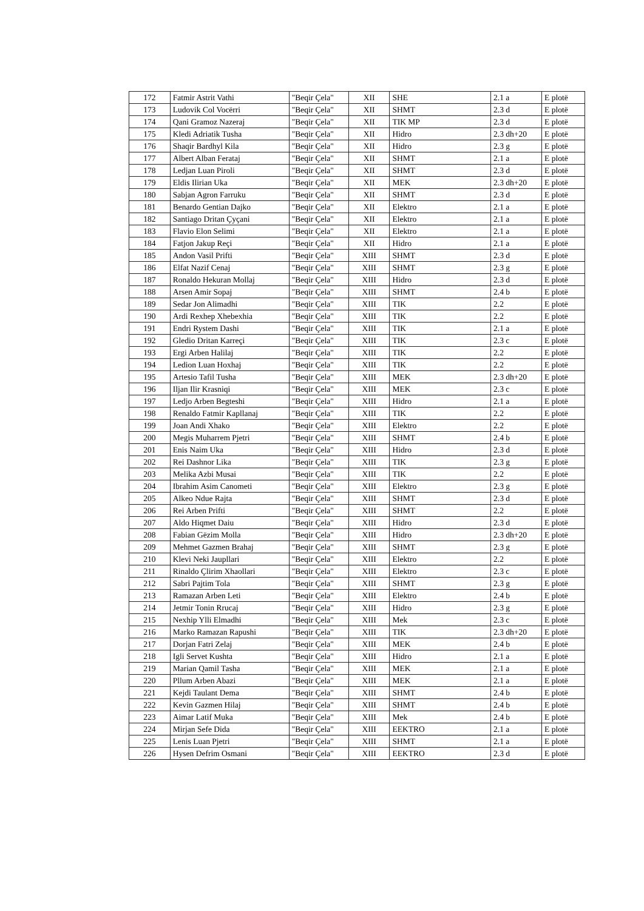| 172 | Fatmir Astrit Vathi | "Beqir Çela" | XII | SHE | 2.1 a | E plotë |
| 173 | Ludovik Col Vocërri | "Beqir Çela" | XII | SHMT | 2.3 d | E plotë |
| 174 | Qani Gramoz Nazeraj | "Beqir Çela" | XII | TIK MP | 2.3 d | E plotë |
| 175 | Kledi Adriatik Tusha | "Beqir Çela" | XII | Hidro | 2.3 dh+20 | E plotë |
| 176 | Shaqir Bardhyl Kila | "Beqir Çela" | XII | Hidro | 2.3 g | E plotë |
| 177 | Albert Alban Ferataj | "Beqir Çela" | XII | SHMT | 2.1 a | E plotë |
| 178 | Ledjan Luan Piroli | "Beqir Çela" | XII | SHMT | 2.3 d | E plotë |
| 179 | Eldis Ilirian Uka | "Beqir Çela" | XII | MEK | 2.3 dh+20 | E plotë |
| 180 | Sabjan Agron Farruku | "Beqir Çela" | XII | SHMT | 2.3 d | E plotë |
| 181 | Benardo Gentian Dajko | "Beqir Çela" | XII | Elektro | 2.1 a | E plotë |
| 182 | Santiago Dritan Çyçani | "Beqir Çela" | XII | Elektro | 2.1 a | E plotë |
| 183 | Flavio Elon Selimi | "Beqir Çela" | XII | Elektro | 2.1 a | E plotë |
| 184 | Fatjon Jakup Reçi | "Beqir Çela" | XII | Hidro | 2.1 a | E plotë |
| 185 | Andon Vasil Prifti | "Beqir Çela" | XIII | SHMT | 2.3 d | E plotë |
| 186 | Elfat Nazif Cenaj | "Beqir Çela" | XIII | SHMT | 2.3 g | E plotë |
| 187 | Ronaldo Hekuran Mollaj | "Beqir Çela" | XIII | Hidro | 2.3 d | E plotë |
| 188 | Arsen Amir Sopaj | "Beqir Çela" | XIII | SHMT | 2.4 b | E plotë |
| 189 | Sedar Jon Alimadhi | "Beqir Çela" | XIII | TIK | 2.2 | E plotë |
| 190 | Ardi Rexhep Xhebexhia | "Beqir Çela" | XIII | TIK | 2.2 | E plotë |
| 191 | Endri Rystem Dashi | "Beqir Çela" | XIII | TIK | 2.1 a | E plotë |
| 192 | Gledio Dritan Karreçi | "Beqir Çela" | XIII | TIK | 2.3 c | E plotë |
| 193 | Ergi Arben Halilaj | "Beqir Çela" | XIII | TIK | 2.2 | E plotë |
| 194 | Ledion Luan Hoxhaj | "Beqir Çela" | XIII | TIK | 2.2 | E plotë |
| 195 | Artesio Tafil Tusha | "Beqir Çela" | XIII | MEK | 2.3 dh+20 | E plotë |
| 196 | Iljan Ilir Krasniqi | "Beqir Çela" | XIII | MEK | 2.3 c | E plotë |
| 197 | Ledjo Arben Begteshi | "Beqir Çela" | XIII | Hidro | 2.1 a | E plotë |
| 198 | Renaldo Fatmir Kapllanaj | "Beqir Çela" | XIII | TIK | 2.2 | E plotë |
| 199 | Joan Andi Xhako | "Beqir Çela" | XIII | Elektro | 2.2 | E plotë |
| 200 | Megis Muharrem Pjetri | "Beqir Çela" | XIII | SHMT | 2.4 b | E plotë |
| 201 | Enis Naim Uka | "Beqir Çela" | XIII | Hidro | 2.3 d | E plotë |
| 202 | Rei Dashnor Lika | "Beqir Çela" | XIII | TIK | 2.3 g | E plotë |
| 203 | Melika Azbi Musai | "Beqir Çela" | XIII | TIK | 2.2 | E plotë |
| 204 | Ibrahim Asim Canometi | "Beqir Çela" | XIII | Elektro | 2.3 g | E plotë |
| 205 | Alkeo Ndue Rajta | "Beqir Çela" | XIII | SHMT | 2.3 d | E plotë |
| 206 | Rei Arben Prifti | "Beqir Çela" | XIII | SHMT | 2.2 | E plotë |
| 207 | Aldo Hiqmet Daiu | "Beqir Çela" | XIII | Hidro | 2.3 d | E plotë |
| 208 | Fabian Gëzim Molla | "Beqir Çela" | XIII | Hidro | 2.3 dh+20 | E plotë |
| 209 | Mehmet Gazmen Brahaj | "Beqir Çela" | XIII | SHMT | 2.3 g | E plotë |
| 210 | Klevi Neki Jaupllari | "Beqir Çela" | XIII | Elektro | 2.2 | E plotë |
| 211 | Rinaldo Çlirim Xhaollari | "Beqir Çela" | XIII | Elektro | 2.3 c | E plotë |
| 212 | Sabri Pajtim Tola | "Beqir Çela" | XIII | SHMT | 2.3 g | E plotë |
| 213 | Ramazan Arben Leti | "Beqir Çela" | XIII | Elektro | 2.4 b | E plotë |
| 214 | Jetmir Tonin Rrucaj | "Beqir Çela" | XIII | Hidro | 2.3 g | E plotë |
| 215 | Nexhip Ylli Elmadhi | "Beqir Çela" | XIII | Mek | 2.3 c | E plotë |
| 216 | Marko Ramazan Rapushi | "Beqir Çela" | XIII | TIK | 2.3 dh+20 | E plotë |
| 217 | Dorjan Fatri Zelaj | "Beqir Çela" | XIII | MEK | 2.4 b | E plotë |
| 218 | Igli Servet Kushta | "Beqir Çela" | XIII | Hidro | 2.1 a | E plotë |
| 219 | Marian Qamil Tasha | "Beqir Çela" | XIII | MEK | 2.1 a | E plotë |
| 220 | Pllum Arben Abazi | "Beqir Çela" | XIII | MEK | 2.1 a | E plotë |
| 221 | Kejdi Taulant Dema | "Beqir Çela" | XIII | SHMT | 2.4 b | E plotë |
| 222 | Kevin Gazmen Hilaj | "Beqir Çela" | XIII | SHMT | 2.4 b | E plotë |
| 223 | Aimar Latif Muka | "Beqir Çela" | XIII | Mek | 2.4 b | E plotë |
| 224 | Mirjan Sefe Dida | "Beqir Çela" | XIII | EEKTRO | 2.1 a | E plotë |
| 225 | Lenis Luan Pjetri | "Beqir Çela" | XIII | SHMT | 2.1 a | E plotë |
| 226 | Hysen Defrim Osmani | "Beqir Çela" | XIII | EEKTRO | 2.3 d | E plotë |